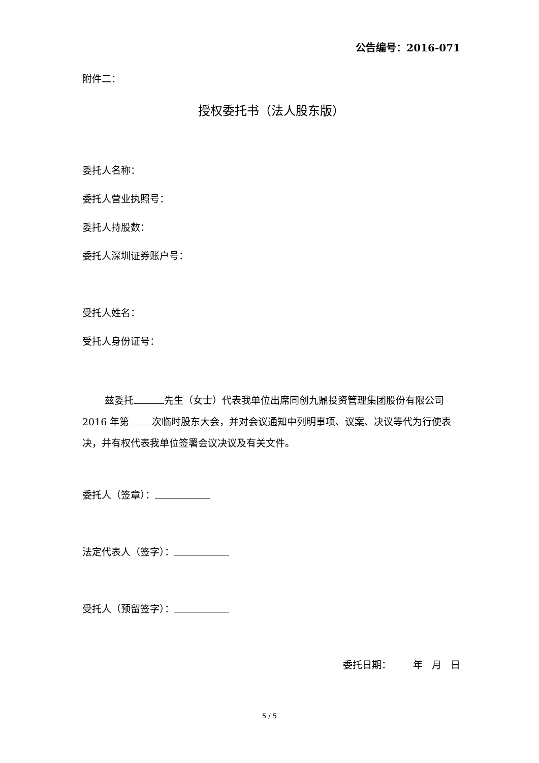公告编号：2016-071
附件二：
授权委托书（法人股东版）
委托人名称：
委托人营业执照号：
委托人持股数：
委托人深圳证券账户号：
受托人姓名：
受托人身份证号：
兹委托 先生（女士）代表我单位出席同创九鼎投资管理集团股份有限公司 2016 年第 次临时股东大会，并对会议通知中列明事项、议案、决议等代为行使表决，并有权代表我单位签署会议决议及有关文件。
委托人（签章）：
法定代表人（签字）：
受托人（预留签字）：
委托日期： 年 月 日
5 / 5